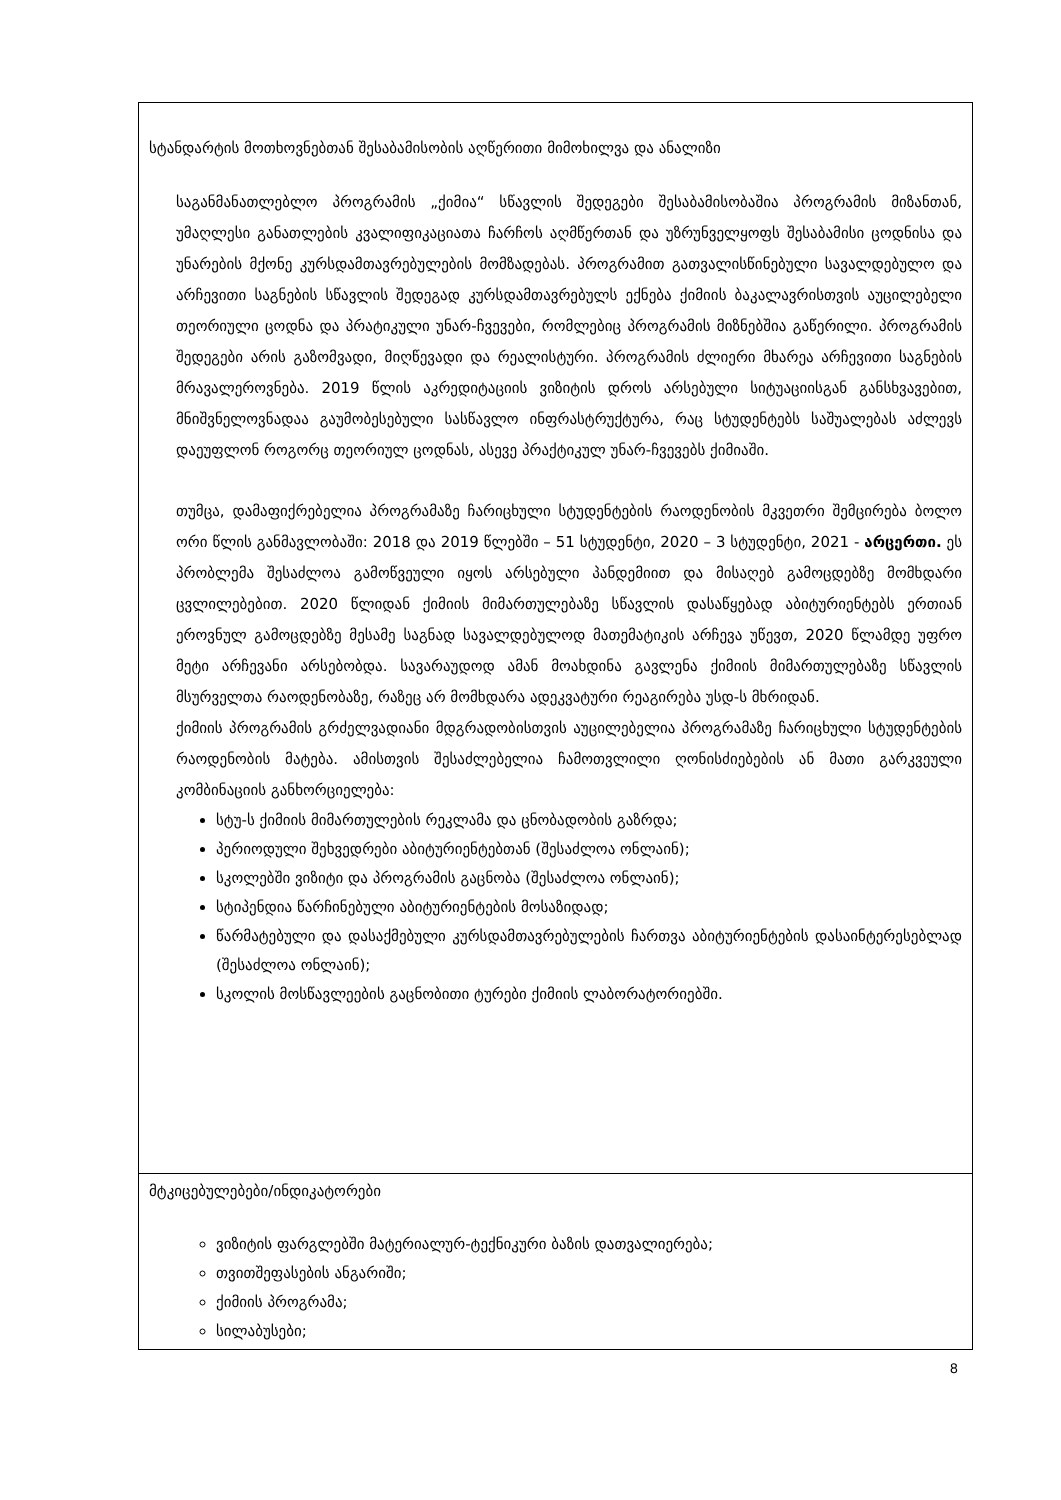| სტანდარტის მოთხოვნებთან შესაბამისობის აღწერითი მიმოხილვა და ანალიზი საგანმანათლებლო პროგრამის „ქიმია“ სწავლის შედეგები შესაბამისობაშია პროგრამის მიზანთან, უმაღლესი განათლების კვალიფიკაციათა ჩარჩოს აღმწერთან და უზრუნველყოფს შესაბამისი ცოდნისა და უნარების მქონე კურსდამთავრებულების მომზადებას. პროგრამით გათვალისწინებული სავალდებულო და არჩევითი საგნების სწავლის შედეგად კურსდამთავრებულს ექნება ქიმიის ბაკალავრისთვის აუცილებელი თეორიული ცოდნა და პრატიკული უნარ-ჩვევები, რომლებიც პროგრამის მიზნებშია გაწერილი. პროგრამის შედეგები არის გაზომვადი, მიღწევადი და რეალისტური. პროგრამის ძლიერი მხარეა არჩევითი საგნების მრავალეროვნება. 2019 წლის აკრედიტაციის ვიზიტის დროს არსებული სიტუაციისგან განსხვავებით, მნიშვნელოვნადაა გაუმობესებული სასწავლო ინფრასტრუქტურა, რაც სტუდენტებს საშუალებას აძლევს დაეუფლონ როგორც თეორიულ ცოდნას, ასევე პრაქტიკულ უნარ-ჩვევებს ქიმიაში. თუმცა, დამაფიქრებელია პროგრამაზე ჩარიცხული სტუდენტების რაოდენობის მკვეთრი შემცირება ბოლო ორი წლის განმავლობაში: 2018 და 2019 წლებში – 51 სტუდენტი, 2020 – 3 სტუდენტი, 2021 - არცერთი. ეს პრობლემა შესაძლოა გამოწვეული იყოს არსებული პანდემიით და მისაღებ გამოცდებზე მომხდარი ცვლილებებით. 2020 წლიდან ქიმიის მიმართულებაზე სწავლის დასაწყებად აბიტურიენტებს ერთიან ეროვნულ გამოცდებზე მესამე საგნად სავალდებულოდ მათემატიკის არჩევა უწევთ, 2020 წლამდე უფრო მეტი არჩევანი არსებობდა. სავარაუდოდ ამან მოახდინა გავლენა ქიმიის მიმართულებაზე სწავლის მსურველთა რაოდენობაზე, რაზეც არ მომხდარა ადეკვატური რეაგირება უსდ-ს მხრიდან. ქიმიის პროგრამის გრძელვადიანი მდგრადობისთვის აუცილებელია პროგრამაზე ჩარიცხული სტუდენტების რაოდენობის მატება. ამისთვის შესაძლებელია ჩამოთვლილი ღონისძიებების ან მათი გარკვეული კომბინაციის განხორციელება: სტუ-ს ქიმიის მიმართულების რეკლამა და ცნობადობის გაზრდა; პერიოდული შეხვედრები აბიტურიენტებთან (შესაძლოა ონლაინ); სკოლებში ვიზიტი და პროგრამის გაცნობა (შესაძლოა ონლაინ); სტიპენდია წარჩინებული აბიტურიენტების მოსაზიდად; წარმატებული და დასაქმებული კურსდამთავრებულების ჩართვა აბიტურიენტების დასაინტერესებლად (შესაძლოა ონლაინ); სკოლის მოსწავლეების გაცნობითი ტურები ქიმიის ლაბორატორიებში. |
| მტკიცებულებები/ინდიკატორები ვიზიტის ფარგლებში მატერიალურ-ტექნიკური ბაზის დათვალიერება; თვითშეფასების ანგარიში; ქიმიის პროგრამა; სილაბუსები; |
8